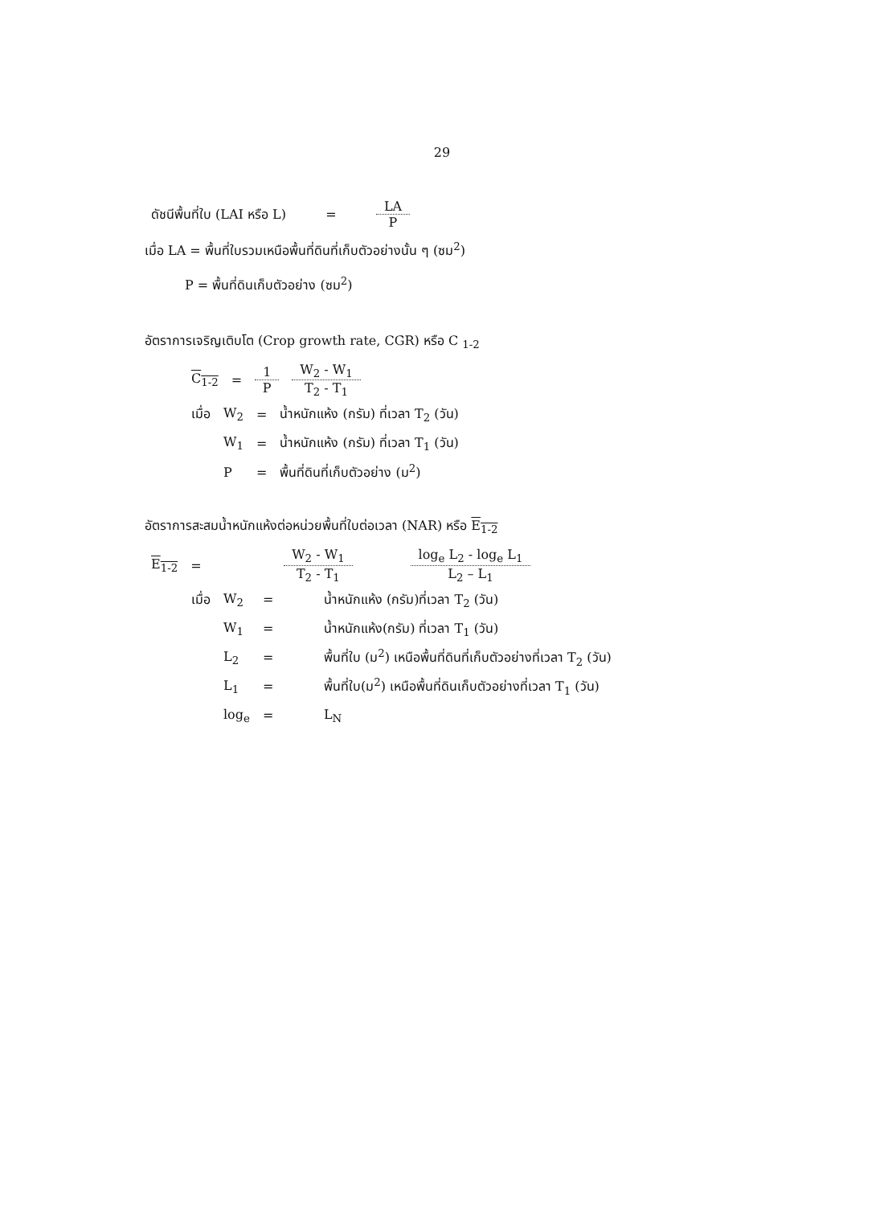29
| ดัชนีพื้นที่ใบ (LAI หรือ L) | = | LA P |
เมื่อ LA = พื้นที่ใบรวมเหนือพื้นที่ดินที่เก็บตัวอย่างนั้น ๆ (ซม<sup>2</sup>)
P = พื้นที่ดินเก็บตัวอย่าง (ซม<sup>2</sup>)
อัตราการเจริญเติบโต (Crop growth rate, CGR) หรือ C <sub>1-2</sub>
| C<sub>1-2</sub> | = | 1 P | W<sub>2</sub> - W<sub>1</sub> T<sub>2</sub> - T<sub>1</sub> |
| เมื่อ | W<sub>2</sub> | = | น้ำหนักแห้ง (กรัม) ที่เวลา T<sub>2</sub> (วัน) |
| | W<sub>1</sub> | = | น้ำหนักแห้ง (กรัม) ที่เวลา T<sub>1</sub> (วัน) |
| | P | = | พื้นที่ดินที่เก็บตัวอย่าง (ม<sup>2</sup>) |
อัตราการสะสมน้ำหนักแห้งต่อหน่วยพื้นที่ใบต่อเวลา (NAR) หรือ E<sub>1-2</sub>
| E<sub>1-2</sub> | = | W<sub>2</sub> - W<sub>1</sub> T<sub>2</sub> - T<sub>1</sub> | | log<sub>e</sub> L<sub>2</sub> - log<sub>e</sub> L<sub>1</sub> L<sub>2</sub> – L<sub>1</sub> |
| เมื่อ | W<sub>2</sub> | = | น้ำหนักแห้ง (กรัม)ที่เวลา T<sub>2</sub> (วัน) |
| | W<sub>1</sub> | = | น้ำหนักแห้ง(กรัม) ที่เวลา T<sub>1</sub> (วัน) |
| | L<sub>2</sub> | = | พื้นที่ใบ (ม<sup>2</sup>) เหนือพื้นที่ดินที่เก็บตัวอย่างที่เวลา T<sub>2</sub> (วัน) |
| | L<sub>1</sub> | = | พื้นที่ใบ(ม<sup>2</sup>) เหนือพื้นที่ดินเก็บตัวอย่างที่เวลา T<sub>1</sub> (วัน) |
| | log<sub>e</sub> | = | L<sub>N</sub> |